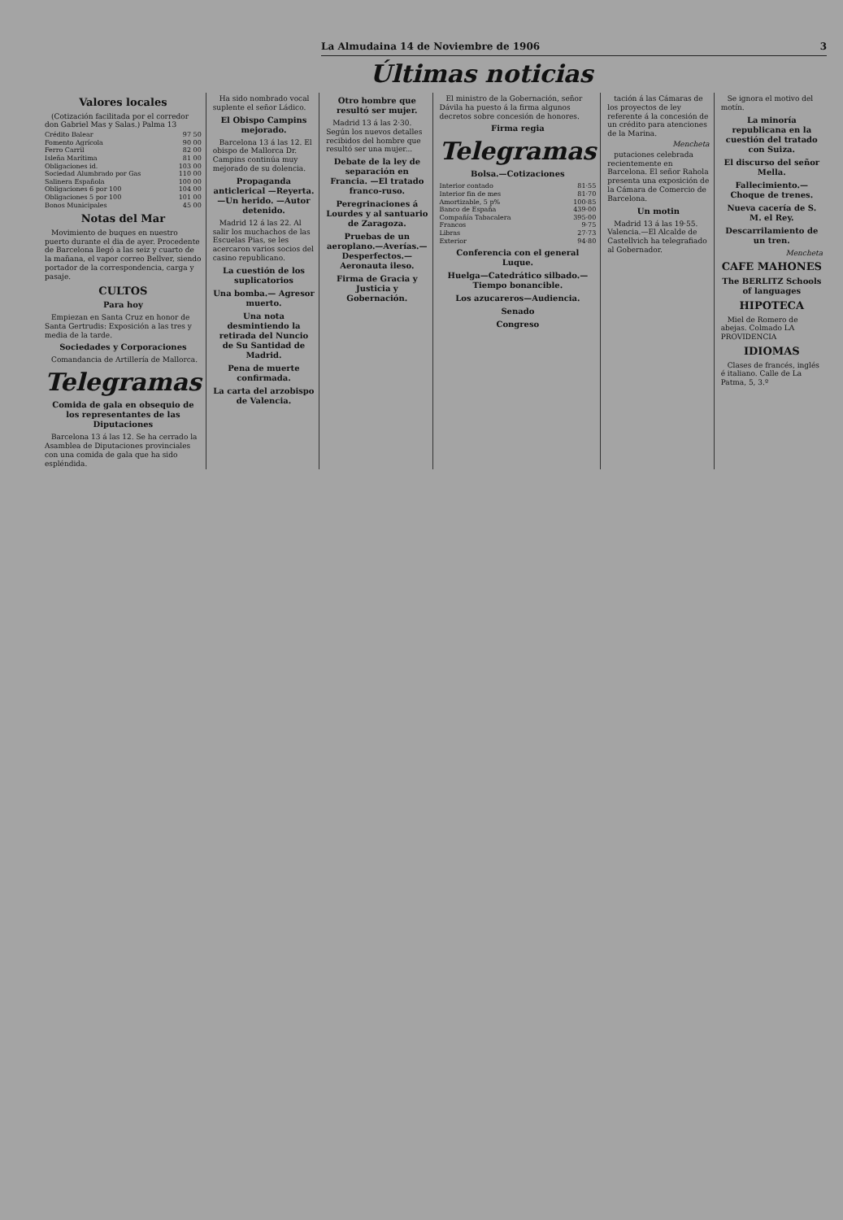La Almudaina 14 de Noviembre de 1906 3
Últimas noticias
Valores locales
(Cotización facilitada por el corredor don Gabriel Mas y Salas.) Palma 13
| Crédito Balear | 97 50 |
| Fomento Agrícola | 90 00 |
| Ferro Carril | 82 00 |
| Isleña Marítima | 81 00 |
| Obligaciones id. | 103 00 |
| Sociedad Alumbrado por Gas | 110 00 |
| Salinera Española | 100 00 |
| Obligaciones 6 por 100 | 104 00 |
| Obligaciones 5 por 100 | 101 00 |
| Bonos Municipales | 45 00 |
Notas del Mar
Movimiento de buques en nuestro puerto durante el dia de ayer. Procedente de Barcelona llegó a las seiz y cuarto de la mañana, el vapor correo Bellver, siendo portador de la correspondencia, carga y pasaje.
CULTOS
Para hoy
Empiezan en Santa Cruz en honor de Santa Gertrudis: Exposición a las tres y media de la tarde.
Sociedades y Corporaciones
Comandancia de Artillería de Mallorca.
Telegramas
Comida de gala en obsequio de los representantes de las Diputaciones
Barcelona 13 á las 12. Se ha cerrado la Asamblea de Diputaciones provinciales con una comida de gala que ha sido espléndida.
Ha sido nombrado vocal suplente el señor Ládico.
El Obispo Campins mejorado.
Barcelona 13 á las 12. El obispo de Mallorca Dr. Campins continúa muy mejorado de su dolencia.
Propaganda anticlerical —Reyerta.—Un herido. —Autor detenido.
Madrid 12 á las 22. Al salir los muchachos de las Escuelas Pias, se les acercaron varios socios del casino republicano.
La cuestión de los suplicatorios
Una bomba.— Agresor muerto.
Una nota desmintiendo la retirada del Nuncio de Su Santidad de Madrid.
Pena de muerte confirmada.
La carta del arzobispo de Valencia.
Otro hombre que resultó ser mujer.
Madrid 13 á las 2·30. Según los nuevos detalles recibidos del hombre que resultó ser una mujer...
Debate de la ley de separación en Francia. —El tratado franco-ruso.
Peregrinaciones á Lourdes y al santuario de Zaragoza.
Pruebas de un aeroplano.—Averías.—Desperfectos.—Aeronauta ileso.
Firma de Gracia y Justicia y Gobernación.
El ministro de la Gobernación, señor Dávila ha puesto á la firma algunos decretos sobre concesión de honores.
Firma regia
Telegramas
Bolsa.—Cotizaciones
| Interior contado | 81·55 |
| Interior fin de mes | 81·70 |
| Amortizable, 5 p% | 100·85 |
| Banco de España | 439·00 |
| Compañía Tabacalera | 395·00 |
| Francos | 9·75 |
| Libras | 27·73 |
| Exterior | 94·80 |
Conferencia con el general Luque.
Huelga—Catedrático silbado.—Tiempo bonancible.
Los azucareros—Audiencia.
Senado
Congreso
tación á las Cámaras de los proyectos de ley referente á la concesión de un crédito para atenciones de la Marina.
Mencheta
putaciones celebrada recientemente en Barcelona. El señor Rahola presenta una exposición de la Cámara de Comercio de Barcelona.
Un motin
Madrid 13 á las 19·55. Valencia.—El Alcalde de Castellvich ha telegrafiado al Gobernador.
Se ignora el motivo del motín.
La minoría republicana en la cuestión del tratado con Suiza.
El discurso del señor Mella.
Fallecimiento.—Choque de trenes.
Nueva cacería de S. M. el Rey.
Descarrilamiento de un tren.
Mencheta
CAFE MAHONES
The BERLITZ Schools of languages
HIPOTECA
Miel de Romero de abejas. Colmado LA PROVIDENCIA
IDIOMAS
Clases de francés, inglés é italiano. Calle de La Patma, 5, 3.º